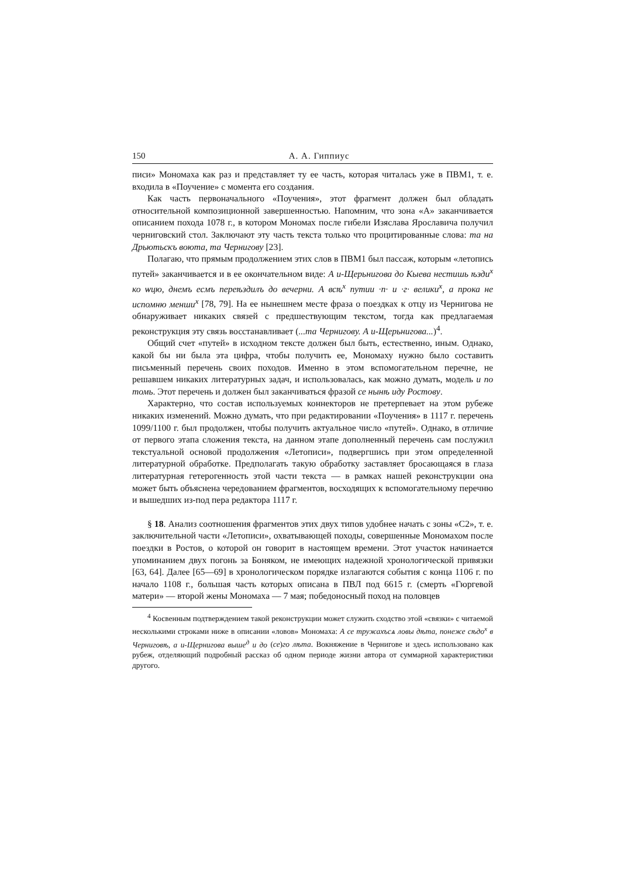150 А. А. Гиппиус
писи» Мономаха как раз и представляет ту ее часть, которая читалась уже в ПВМ1, т. е. входила в «Поучение» с момента его создания.
Как часть первоначального «Поучения», этот фрагмент должен был обладать относительной композиционной завершенностью. Напомним, что зона «А» заканчивается описанием похода 1078 г., в котором Мономах после гибели Изяслава Ярославича получил черниговский стол. Заключают эту часть текста только что процитированные слова: та на Дрьютьскъ воюта, та Чернигову [23].
Полагаю, что прямым продолжением этих слов в ПВМ1 был пассаж, которым «летопись путей» заканчивается и в ее окончательном виде: А и-Щерьнигова до Кыева нестишь ѣзди<sup>х</sup> ко ѡцю, днемъ есмъ переѣздилъ до вечерни. А всѣ<sup>х</sup> путии ·п· и ·г· велики<sup>х</sup>, а прока не испомню менши<sup>х</sup> [78, 79]. На ее нынешнем месте фраза о поездках к отцу из Чернигова не обнаруживает никаких связей с предшествующим текстом, тогда как предлагаемая реконструкция эту связь восстанавливает (...та Чернигову. А и-Щерьнигова...)<sup>4</sup>.
Общий счет «путей» в исходном тексте должен был быть, естественно, иным. Однако, какой бы ни была эта цифра, чтобы получить ее, Мономаху нужно было составить письменный перечень своих походов. Именно в этом вспомогательном перечне, не решавшем никаких литературных задач, и использовалась, как можно думать, модель и по томь. Этот перечень и должен был заканчиваться фразой се нынѣ иду Ростову.
Характерно, что состав используемых коннекторов не претерпевает на этом рубеже никаких изменений. Можно думать, что при редактировании «Поучения» в 1117 г. перечень 1099/1100 г. был продолжен, чтобы получить актуальное число «путей». Однако, в отличие от первого этапа сложения текста, на данном этапе дополненный перечень сам послужил текстуальной основой продолжения «Летописи», подвергшись при этом определенной литературной обработке. Предполагать такую обработку заставляет бросающаяся в глаза литературная гетерогенность этой части текста — в рамках нашей реконструкции она может быть объяснена чередованием фрагментов, восходящих к вспомогательному перечню и вышедших из-под пера редактора 1117 г.
§ 18. Анализ соотношения фрагментов этих двух типов удобнее начать с зоны «С2», т. е. заключительной части «Летописи», охватывающей походы, совершенные Мономахом после поездки в Ростов, о которой он говорит в настоящем времени. Этот участок начинается упоминанием двух погонь за Боняком, не имеющих надежной хронологической привязки [63, 64]. Далее [65—69] в хронологическом порядке излагаются события с конца 1106 г. по начало 1108 г., большая часть которых описана в ПВЛ под 6615 г. (смерть «Гюргевой матери» — второй жены Мономаха — 7 мая; победоносный поход на половцев
<sup>4</sup> Косвенным подтверждением такой реконструкции может служить сходство этой «связки» с читаемой несколькими строками ниже в описании «ловов» Мономаха: А се тружахъсѧ ловы дѣта, понеже сѣдо<sup>х</sup> в Черниговѣ, а и-Щернигова выше<sup>д</sup> и до (се)го лѣта. Вокняжение в Чернигове и здесь использовано как рубеж, отделяющий подробный рассказ об одном периоде жизни автора от суммарной характеристики другого.